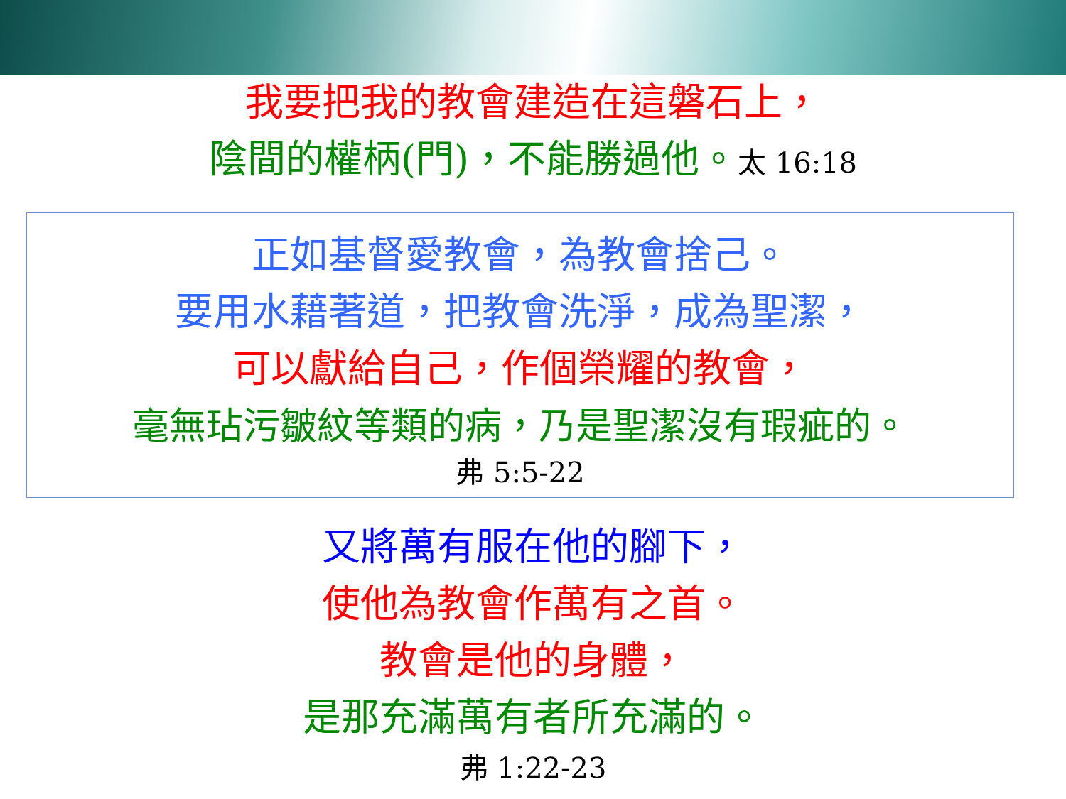我要把我的教會建造在這磐石上，
陰間的權柄(門)，不能勝過他。太 16:18
正如基督愛教會，為教會捨己。
要用水藉著道，把教會洗淨，成為聖潔，
可以獻給自己，作個榮耀的教會，
毫無玷污皺紋等類的病，乃是聖潔沒有瑕疵的。
弗 5:5-22
又將萬有服在他的腳下，
使他為教會作萬有之首。
教會是他的身體，
是那充滿萬有者所充滿的。
弗 1:22-23